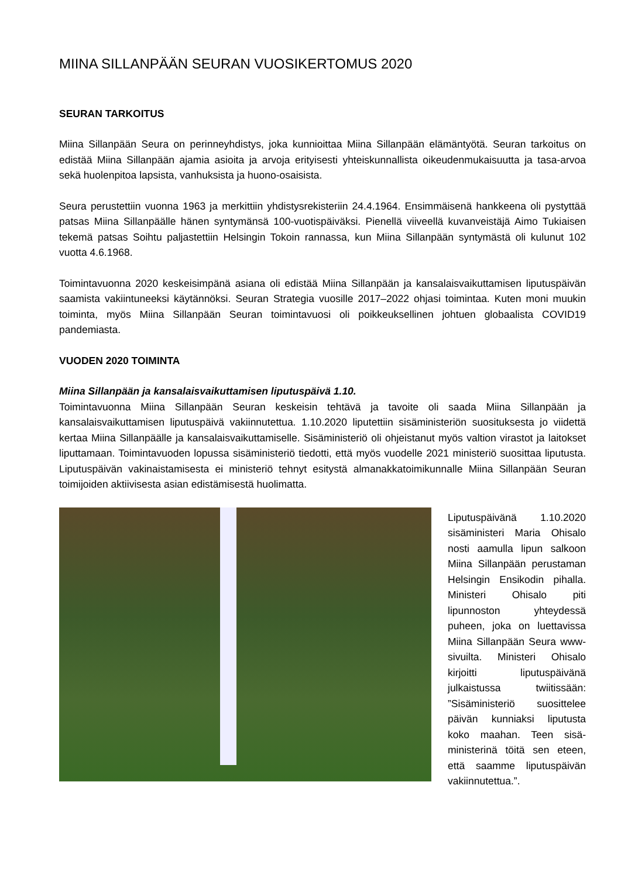MIINA SILLANPÄÄN SEURAN VUOSIKERTOMUS 2020
SEURAN TARKOITUS
Miina Sillanpään Seura on perinneyhdistys, joka kunnioittaa Miina Sillanpään elämäntyötä. Seuran tarkoitus on edistää Miina Sillanpään ajamia asioita ja arvoja erityisesti yhteiskunnallista oikeudenmukaisuutta ja tasa-arvoa sekä huolenpitoa lapsista, vanhuksista ja huono-osaisista.
Seura perustettiin vuonna 1963 ja merkittiin yhdistysrekisteriin 24.4.1964. Ensimmäisenä hankkeena oli pystyttää patsas Miina Sillanpäälle hänen syntymänsä 100-vuotispäiväksi. Pienellä viiveellä kuvanveistäjä Aimo Tukiaisen tekemä patsas Soihtu paljastettiin Helsingin Tokoin rannassa, kun Miina Sillanpään syntymästä oli kulunut 102 vuotta 4.6.1968.
Toimintavuonna 2020 keskeisimpänä asiana oli edistää Miina Sillanpään ja kansalaisvaikuttamisen liputuspäivän saamista vakiintuneeksi käytännöksi. Seuran Strategia vuosille 2017–2022 ohjasi toimintaa. Kuten moni muukin toiminta, myös Miina Sillanpään Seuran toimintavuosi oli poikkeuksellinen johtuen globaalista COVID19 pandemiasta.
VUODEN 2020 TOIMINTA
Miina Sillanpään ja kansalaisvaikuttamisen liputuspäivä 1.10.
Toimintavuonna Miina Sillanpään Seuran keskeisin tehtävä ja tavoite oli saada Miina Sillanpään ja kansalaisvaikuttamisen liputuspäivä vakiinnutettua. 1.10.2020 liputettiin sisäministeriön suosituksesta jo viidettä kertaa Miina Sillanpäälle ja kansalaisvaikuttamiselle. Sisäministeriö oli ohjeistanut myös valtion virastot ja laitokset liputtamaan. Toimintavuoden lopussa sisäministeriö tiedotti, että myös vuodelle 2021 ministeriö suosittaa liputusta. Liputuspäivän vakinaistamisesta ei ministeriö tehnyt esitystä almanakkatoimikunnalle Miina Sillanpään Seuran toimijoiden aktiivisesta asian edistämisestä huolimatta.
Liputuspäivänä 1.10.2020 sisäministeri Maria Ohisalo nosti aamulla lipun salkoon Miina Sillanpään perusta­man Helsingin Ensikodin pihalla. Ministeri Ohisalo piti lipunnoston yhteydessä puheen, joka on luettavissa Miina Sillanpään Seura www-sivuilta. Ministeri Ohi­salo kirjoitti liputuspäivänä julkaistussa twiitissään: ”Sisäministeriö suosittelee päivän kunniaksi liputusta koko maahan. Teen sisä­ministerinä töitä sen eteen, että saamme liputuspäivän vakiinnutettua.”.